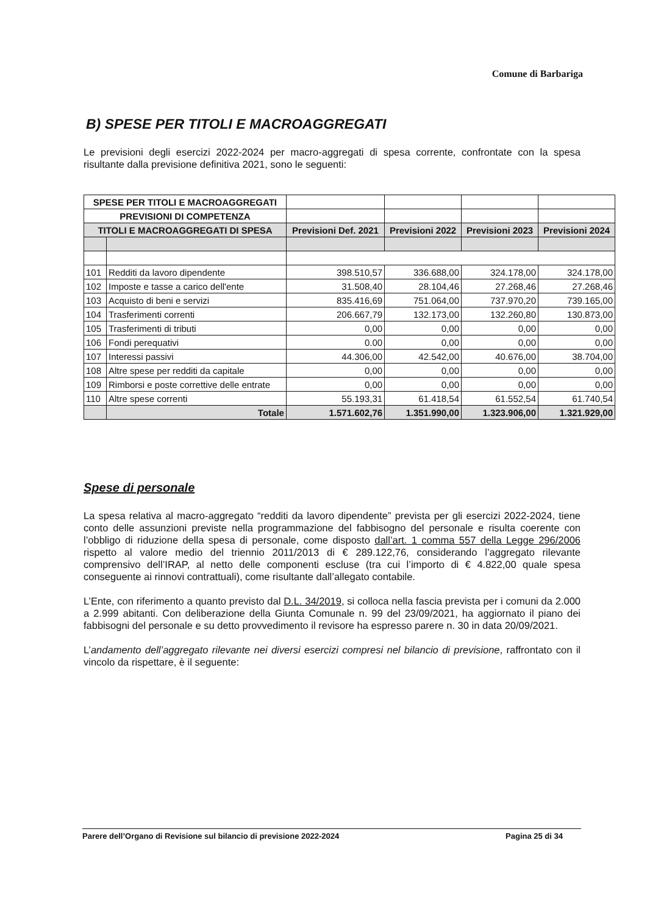Comune di Barbariga
B) SPESE PER TITOLI E MACROAGGREGATI
Le previsioni degli esercizi 2022-2024 per macro-aggregati di spesa corrente, confrontate con la spesa risultante dalla previsione definitiva 2021, sono le seguenti:
| SPESE PER TITOLI E MACROAGGREGATI | | | | | |
| PREVISIONI DI COMPETENZA | | | | | |
| TITOLI E MACROAGGREGATI DI SPESA | | Previsioni Def. 2021 | Previsioni 2022 | Previsioni 2023 | Previsioni 2024 |
| 101 | Redditi da lavoro dipendente | 398.510,57 | 336.688,00 | 324.178,00 | 324.178,00 |
| 102 | Imposte e tasse a carico dell'ente | 31.508,40 | 28.104,46 | 27.268,46 | 27.268,46 |
| 103 | Acquisto di beni e servizi | 835.416,69 | 751.064,00 | 737.970,20 | 739.165,00 |
| 104 | Trasferimenti correnti | 206.667,79 | 132.173,00 | 132.260,80 | 130.873,00 |
| 105 | Trasferimenti di tributi | 0,00 | 0,00 | 0,00 | 0,00 |
| 106 | Fondi perequativi | 0.00 | 0,00 | 0,00 | 0,00 |
| 107 | Interessi passivi | 44.306,00 | 42.542,00 | 40.676,00 | 38.704,00 |
| 108 | Altre spese per redditi da capitale | 0,00 | 0,00 | 0,00 | 0,00 |
| 109 | Rimborsi e poste correttive delle entrate | 0,00 | 0,00 | 0,00 | 0,00 |
| 110 | Altre spese correnti | 55.193,31 | 61.418,54 | 61.552,54 | 61.740,54 |
| | Totale | 1.571.602,76 | 1.351.990,00 | 1.323.906,00 | 1.321.929,00 |
Spese di personale
La spesa relativa al macro-aggregato “redditi da lavoro dipendente” prevista per gli esercizi 2022-2024, tiene conto delle assunzioni previste nella programmazione del fabbisogno del personale e risulta coerente con l’obbligo di riduzione della spesa di personale, come disposto dall’art. 1 comma 557 della Legge 296/2006 rispetto al valore medio del triennio 2011/2013 di € 289.122,76, considerando l’aggregato rilevante comprensivo dell’IRAP, al netto delle componenti escluse (tra cui l’importo di € 4.822,00 quale spesa conseguente ai rinnovi contrattuali), come risultante dall’allegato contabile.
L’Ente, con riferimento a quanto previsto dal D.L. 34/2019, si colloca nella fascia prevista per i comuni da 2.000 a 2.999 abitanti. Con deliberazione della Giunta Comunale n. 99 del 23/09/2021, ha aggiornato il piano dei fabbisogni del personale e su detto provvedimento il revisore ha espresso parere n. 30 in data 20/09/2021.
L’andamento dell’aggregato rilevante nei diversi esercizi compresi nel bilancio di previsione, raffrontato con il vincolo da rispettare, è il seguente:
Parere dell’Organo di Revisione sul bilancio di previsione 2022-2024 Pagina 25 di 34